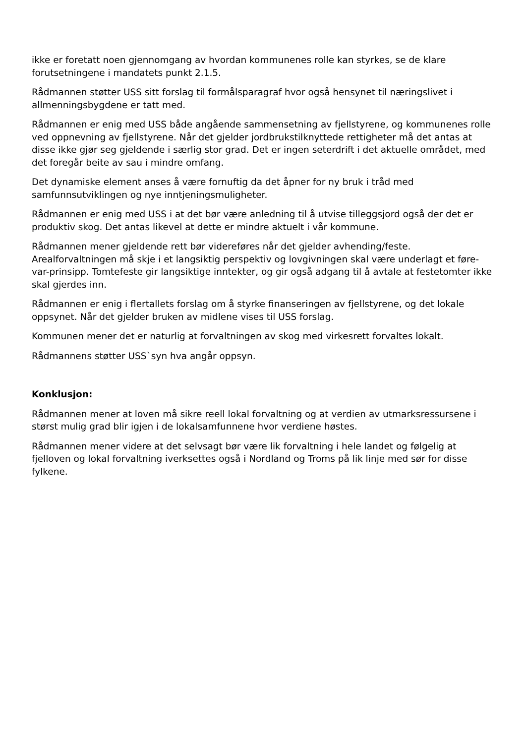ikke er foretatt noen gjennomgang av hvordan kommunenes rolle kan styrkes, se de klare forutsetningene i mandatets punkt 2.1.5.
Rådmannen støtter USS sitt forslag til formålsparagraf hvor også hensynet til næringslivet i allmenningsbygdene er tatt med.
Rådmannen er enig med USS både angående sammensetning av fjellstyrene, og kommunenes rolle ved oppnevning av fjellstyrene. Når det gjelder jordbrukstilknyttede rettigheter må det antas at disse ikke gjør seg gjeldende i særlig stor grad. Det er ingen seterdrift i det aktuelle området, med det foregår beite av sau i mindre omfang.
Det dynamiske element anses å være fornuftig da det åpner for ny bruk i tråd med samfunnsutviklingen og nye inntjeningsmuligheter.
Rådmannen er enig med USS i at det bør være anledning til å utvise tilleggsjord også der det er produktiv skog. Det antas likevel at dette er mindre aktuelt i vår kommune.
Rådmannen mener gjeldende rett bør videreføres når det gjelder avhending/feste. Arealforvaltningen må skje i et langsiktig perspektiv og lovgivningen skal være underlagt et føre-var-prinsipp. Tomtefeste gir langsiktige inntekter, og gir også adgang til å avtale at festetomter ikke skal gjerdes inn.
Rådmannen er enig i flertallets forslag om å styrke finanseringen av fjellstyrene, og det lokale oppsynet. Når det gjelder bruken av midlene vises til USS forslag.
Kommunen mener det er naturlig at forvaltningen av skog med virkesrett forvaltes lokalt.
Rådmannens støtter USS`syn hva angår oppsyn.
Konklusjon:
Rådmannen mener at loven må sikre reell lokal forvaltning og at verdien av utmarksressursene i størst mulig grad blir igjen i de lokalsamfunnene hvor verdiene høstes.
Rådmannen mener videre at det selvsagt bør være lik forvaltning i hele landet og følgelig at fjelloven og lokal forvaltning iverksettes også i Nordland og Troms på lik linje med sør for disse fylkene.